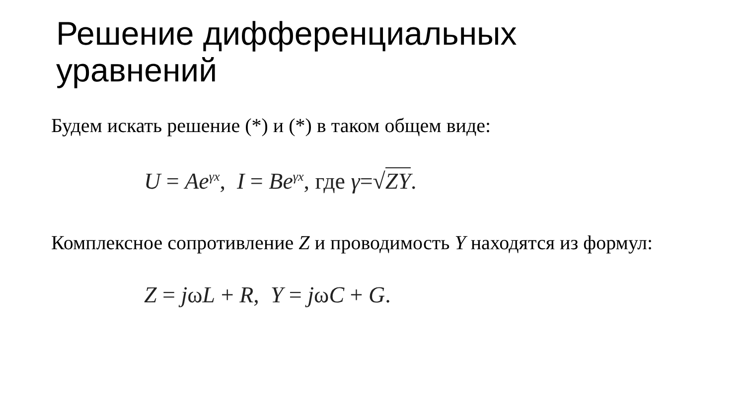Решение дифференциальных
уравнений
Будем искать решение (*) и (*) в таком общем виде:
U = Ae<sup>γx</sup>, I = Be<sup>γx</sup>, где γ=√ZY.
Комплексное сопротивление Z и проводимость Y находятся из формул:
Z = jωL + R, Y = jωC + G.